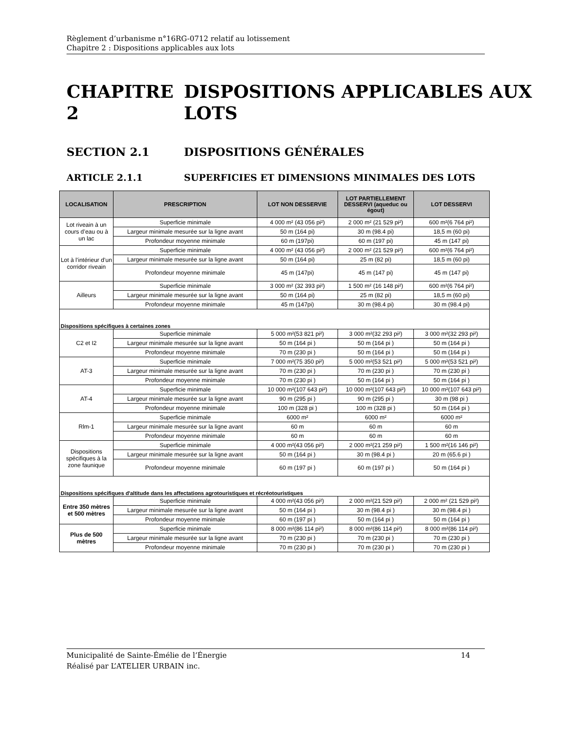Règlement d’urbanisme n°16RG-0712 relatif au lotissement
Chapitre 2 : Dispositions applicables aux lots
CHAPITRE 2 DISPOSITIONS APPLICABLES AUX
LOTS
SECTION 2.1 DISPOSITIONS GÉNÉRALES
ARTICLE 2.1.1 SUPERFICIES ET DIMENSIONS MINIMALES DES LOTS
| LOCALISATION | PRESCRIPTION | LOT NON DESSERVIE | LOT PARTIELLEMENT DESSERVI (aqueduc ou égout) | LOT DESSERVI |
| --- | --- | --- | --- | --- |
| Lot riveain à un cours d’eau ou à un lac | Superficie minimale | 4 000 m² (43 056 pi²) | 2 000 m² (21 529 pi²) | 600 m²(6 764 pi²) |
| | Largeur minimale mesurée sur la ligne avant | 50 m (164 pi) | 30 m (98.4 pi) | 18,5 m (60 pi) |
| | Profondeur moyenne minimale | 60 m (197pi) | 60 m (197 pi) | 45 m (147 pi) |
| Lot à l’intérieur d’un corridor riveain | Superficie minimale | 4 000 m² (43 056 pi²) | 2 000 m² (21 529 pi²) | 600 m²(6 764 pi²) |
| | Largeur minimale mesurée sur la ligne avant | 50 m (164 pi) | 25 m (82 pi) | 18,5 m (60 pi) |
| | Profondeur moyenne minimale | 45 m (147pi) | 45 m (147 pi) | 45 m (147 pi) |
| Ailleurs | Superficie minimale | 3 000 m² (32 393 pi²) | 1 500 m² (16 148 pi²) | 600 m²(6 764 pi²) |
| | Largeur minimale mesurée sur la ligne avant | 50 m (164 pi) | 25 m (82 pi) | 18,5 m (60 pi) |
| | Profondeur moyenne minimale | 45 m (147pi) | 30 m (98.4 pi) | 30 m (98.4 pi) |
| Dispositions spécifiques à certaines zones | | | | |
| C2 et I2 | Superficie minimale | 5 000 m²(53 821 pi²) | 3 000 m²(32 293 pi²) | 3 000 m²(32 293 pi²) |
| | Largeur minimale mesurée sur la ligne avant | 50 m (164 pi ) | 50 m (164 pi ) | 50 m (164 pi ) |
| | Profondeur moyenne minimale | 70 m (230 pi ) | 50 m (164 pi ) | 50 m (164 pi ) |
| AT-3 | Superficie minimale | 7 000 m²(75 350 pi²) | 5 000 m²(53 521 pi²) | 5 000 m²(53 521 pi²) |
| | Largeur minimale mesurée sur la ligne avant | 70 m (230 pi ) | 70 m (230 pi ) | 70 m (230 pi ) |
| | Profondeur moyenne minimale | 70 m (230 pi ) | 50 m (164 pi ) | 50 m (164 pi ) |
| AT-4 | Superficie minimale | 10 000 m²(107 643 pi²) | 10 000 m²(107 643 pi²) | 10 000 m²(107 643 pi²) |
| | Largeur minimale mesurée sur la ligne avant | 90 m (295 pi ) | 90 m (295 pi ) | 30 m (98 pi ) |
| | Profondeur moyenne minimale | 100 m (328 pi ) | 100 m (328 pi ) | 50 m (164 pi ) |
| Rlm-1 | Superficie minimale | 6000 m² | 6000 m² | 6000 m² |
| | Largeur minimale mesurée sur la ligne avant | 60 m | 60 m | 60 m |
| | Profondeur moyenne minimale | 60 m | 60 m | 60 m |
| Dispositions spécifiques à la zone faunique | Superficie minimale | 4 000 m²(43 056 pi²) | 2 000 m²(21 259 pi²) | 1 500 m²(16 146 pi²) |
| | Largeur minimale mesurée sur la ligne avant | 50 m (164 pi ) | 30 m (98.4 pi ) | 20 m (65.6 pi ) |
| | Profondeur moyenne minimale | 60 m (197 pi ) | 60 m (197 pi ) | 50 m (164 pi ) |
| Dispositions spécifiques d'altitude dans les affectations agrotouristiques et récréotouristiques | | | | |
| Entre 350 mètres et 500 mètres | Superficie minimale | 4 000 m²(43 056 pi²) | 2 000 m²(21 529 pi²) | 2 000 m² (21 529 pi²) |
| | Largeur minimale mesurée sur la ligne avant | 50 m (164 pi ) | 30 m (98.4 pi ) | 30 m (98.4 pi ) |
| | Profondeur moyenne minimale | 60 m (197 pi ) | 50 m (164 pi ) | 50 m (164 pi ) |
| Plus de 500 mètres | Superficie minimale | 8 000 m²(86 114 pi²) | 8 000 m²(86 114 pi²) | 8 000 m²(86 114 pi²) |
| | Largeur minimale mesurée sur la ligne avant | 70 m (230 pi ) | 70 m (230 pi ) | 70 m (230 pi ) |
| | Profondeur moyenne minimale | 70 m (230 pi ) | 70 m (230 pi ) | 70 m (230 pi ) |
Municipalité de Sainte-Émélie de l’Énergie 14
Réalisé par L’ATELIER URBAIN inc.